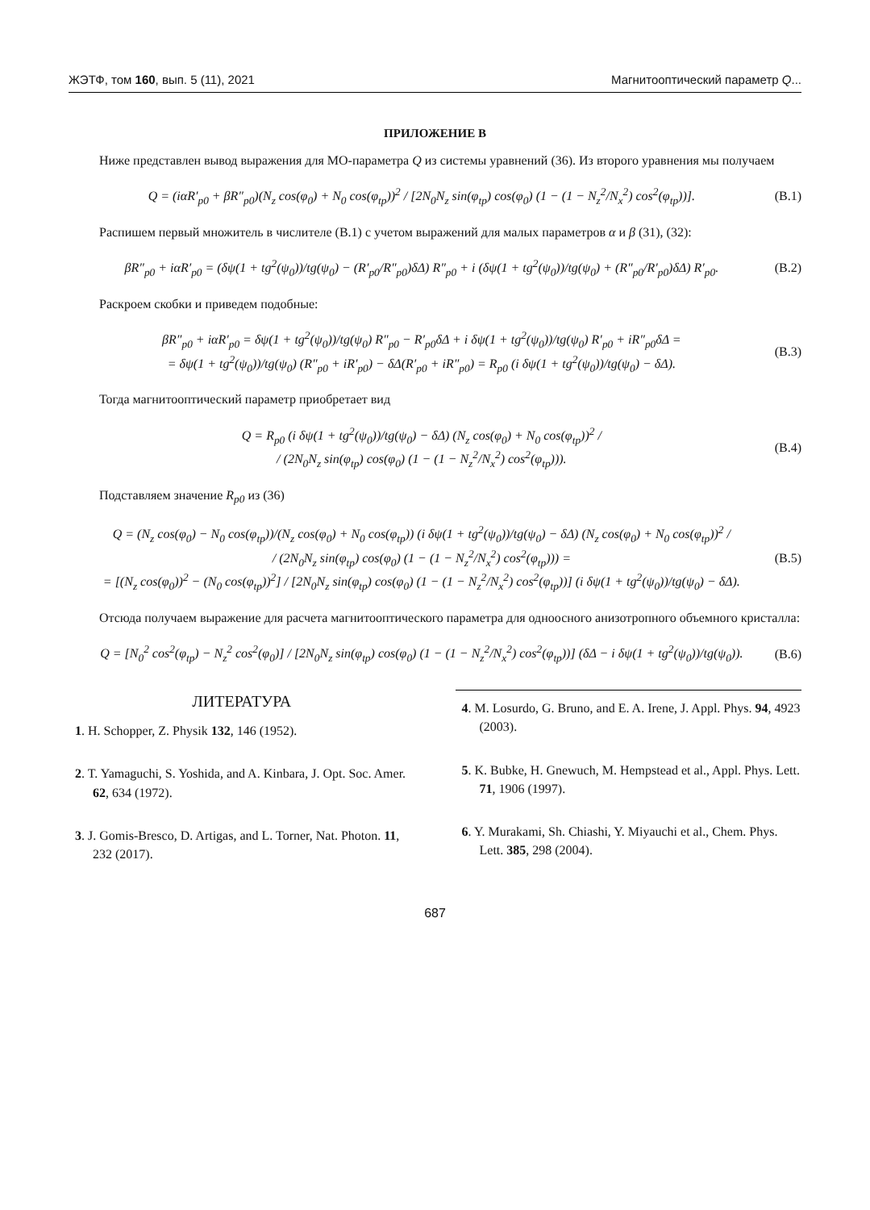ЖЭТФ, том 160, вып. 5 (11), 2021 Магнитооптический параметр Q...
ПРИЛОЖЕНИЕ B
Ниже представлен вывод выражения для МО-параметра Q из системы уравнений (36). Из второго уравнения мы получаем
Q = (iαR′<sub>p0</sub> + βR″<sub>p0</sub>)(N<sub>z</sub> cos(φ<sub>0</sub>) + N<sub>0</sub> cos(φ<sub>tp</sub>))<sup>2</sup> / [2N<sub>0</sub>N<sub>z</sub> sin(φ<sub>tp</sub>) cos(φ<sub>0</sub>) (1 − (1 − N<sub>z</sub><sup>2</sup>/N<sub>x</sub><sup>2</sup>) cos<sup>2</sup>(φ<sub>tp</sub>))]. (B.1)
Распишем первый множитель в числителе (B.1) с учетом выражений для малых параметров α и β (31), (32):
βR″<sub>p0</sub> + iαR′<sub>p0</sub> = (δψ(1 + tg<sup>2</sup>(ψ<sub>0</sub>))/tg(ψ<sub>0</sub>) − (R′<sub>p0</sub>/R″<sub>p0</sub>)δΔ) R″<sub>p0</sub> + i (δψ(1 + tg<sup>2</sup>(ψ<sub>0</sub>))/tg(ψ<sub>0</sub>) + (R″<sub>p0</sub>/R′<sub>p0</sub>)δΔ) R′<sub>p0</sub>. (B.2)
Раскроем скобки и приведем подобные:
βR″<sub>p0</sub> + iαR′<sub>p0</sub> = δψ(1 + tg<sup>2</sup>(ψ<sub>0</sub>))/tg(ψ<sub>0</sub>) R″<sub>p0</sub> − R′<sub>p0</sub>δΔ + i δψ(1 + tg<sup>2</sup>(ψ<sub>0</sub>))/tg(ψ<sub>0</sub>) R′<sub>p0</sub> + iR″<sub>p0</sub>δΔ =
= δψ(1 + tg<sup>2</sup>(ψ<sub>0</sub>))/tg(ψ<sub>0</sub>) (R″<sub>p0</sub> + iR′<sub>p0</sub>) − δΔ(R′<sub>p0</sub> + iR″<sub>p0</sub>) = R<sub>p0</sub> (i δψ(1 + tg<sup>2</sup>(ψ<sub>0</sub>))/tg(ψ<sub>0</sub>) − δΔ). (B.3)
Тогда магнитооптический параметр приобретает вид
Q = R<sub>p0</sub> (i δψ(1 + tg<sup>2</sup>(ψ<sub>0</sub>))/tg(ψ<sub>0</sub>) − δΔ) (N<sub>z</sub> cos(φ<sub>0</sub>) + N<sub>0</sub> cos(φ<sub>tp</sub>))<sup>2</sup> /
/ (2N<sub>0</sub>N<sub>z</sub> sin(φ<sub>tp</sub>) cos(φ<sub>0</sub>) (1 − (1 − N<sub>z</sub><sup>2</sup>/N<sub>x</sub><sup>2</sup>) cos<sup>2</sup>(φ<sub>tp</sub>))). (B.4)
Подставляем значение R<sub>p0</sub> из (36)
Q = (N<sub>z</sub> cos(φ<sub>0</sub>) − N<sub>0</sub> cos(φ<sub>tp</sub>))/(N<sub>z</sub> cos(φ<sub>0</sub>) + N<sub>0</sub> cos(φ<sub>tp</sub>)) (i δψ(1 + tg<sup>2</sup>(ψ<sub>0</sub>))/tg(ψ<sub>0</sub>) − δΔ) (N<sub>z</sub> cos(φ<sub>0</sub>) + N<sub>0</sub> cos(φ<sub>tp</sub>))<sup>2</sup> /
/ (2N<sub>0</sub>N<sub>z</sub> sin(φ<sub>tp</sub>) cos(φ<sub>0</sub>) (1 − (1 − N<sub>z</sub><sup>2</sup>/N<sub>x</sub><sup>2</sup>) cos<sup>2</sup>(φ<sub>tp</sub>))) =
= [(N<sub>z</sub> cos(φ<sub>0</sub>))<sup>2</sup> − (N<sub>0</sub> cos(φ<sub>tp</sub>))<sup>2</sup>] / [2N<sub>0</sub>N<sub>z</sub> sin(φ<sub>tp</sub>) cos(φ<sub>0</sub>) (1 − (1 − N<sub>z</sub><sup>2</sup>/N<sub>x</sub><sup>2</sup>) cos<sup>2</sup>(φ<sub>tp</sub>))] (i δψ(1 + tg<sup>2</sup>(ψ<sub>0</sub>))/tg(ψ<sub>0</sub>) − δΔ). (B.5)
Отсюда получаем выражение для расчета магнитооптического параметра для одноосного анизотропного объемного кристалла:
Q = [N<sub>0</sub><sup>2</sup> cos<sup>2</sup>(φ<sub>tp</sub>) − N<sub>z</sub><sup>2</sup> cos<sup>2</sup>(φ<sub>0</sub>)] / [2N<sub>0</sub>N<sub>z</sub> sin(φ<sub>tp</sub>) cos(φ<sub>0</sub>) (1 − (1 − N<sub>z</sub><sup>2</sup>/N<sub>x</sub><sup>2</sup>) cos<sup>2</sup>(φ<sub>tp</sub>))] (δΔ − i δψ(1 + tg<sup>2</sup>(ψ<sub>0</sub>))/tg(ψ<sub>0</sub>)). (B.6)
ЛИТЕРАТУРА
1. H. Schopper, Z. Physik 132, 146 (1952).
2. T. Yamaguchi, S. Yoshida, and A. Kinbara, J. Opt. Soc. Amer. 62, 634 (1972).
3. J. Gomis-Bresco, D. Artigas, and L. Torner, Nat. Photon. 11, 232 (2017).
4. M. Losurdo, G. Bruno, and E. A. Irene, J. Appl. Phys. 94, 4923 (2003).
5. K. Bubke, H. Gnewuch, M. Hempstead et al., Appl. Phys. Lett. 71, 1906 (1997).
6. Y. Murakami, Sh. Chiashi, Y. Miyauchi et al., Chem. Phys. Lett. 385, 298 (2004).
687